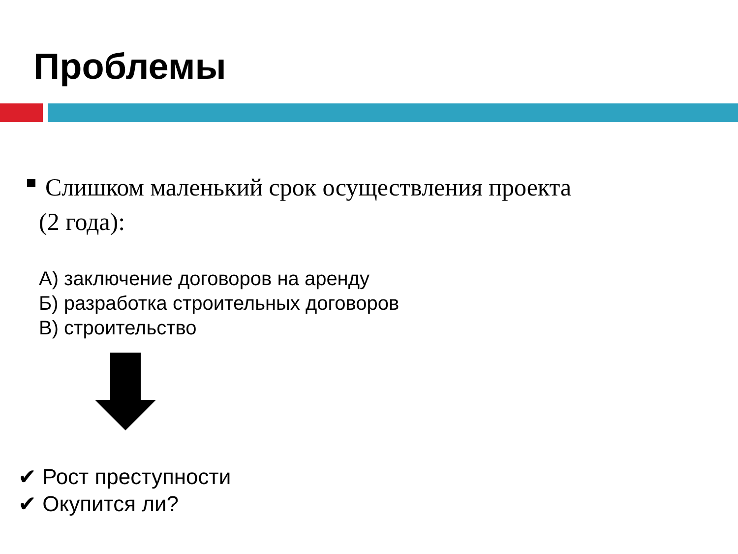Проблемы
Слишком маленький срок осуществления проекта
(2 года):
А) заключение договоров на аренду
Б) разработка строительных договоров
В) строительство
✔ Рост преступности
✔ Окупится ли?